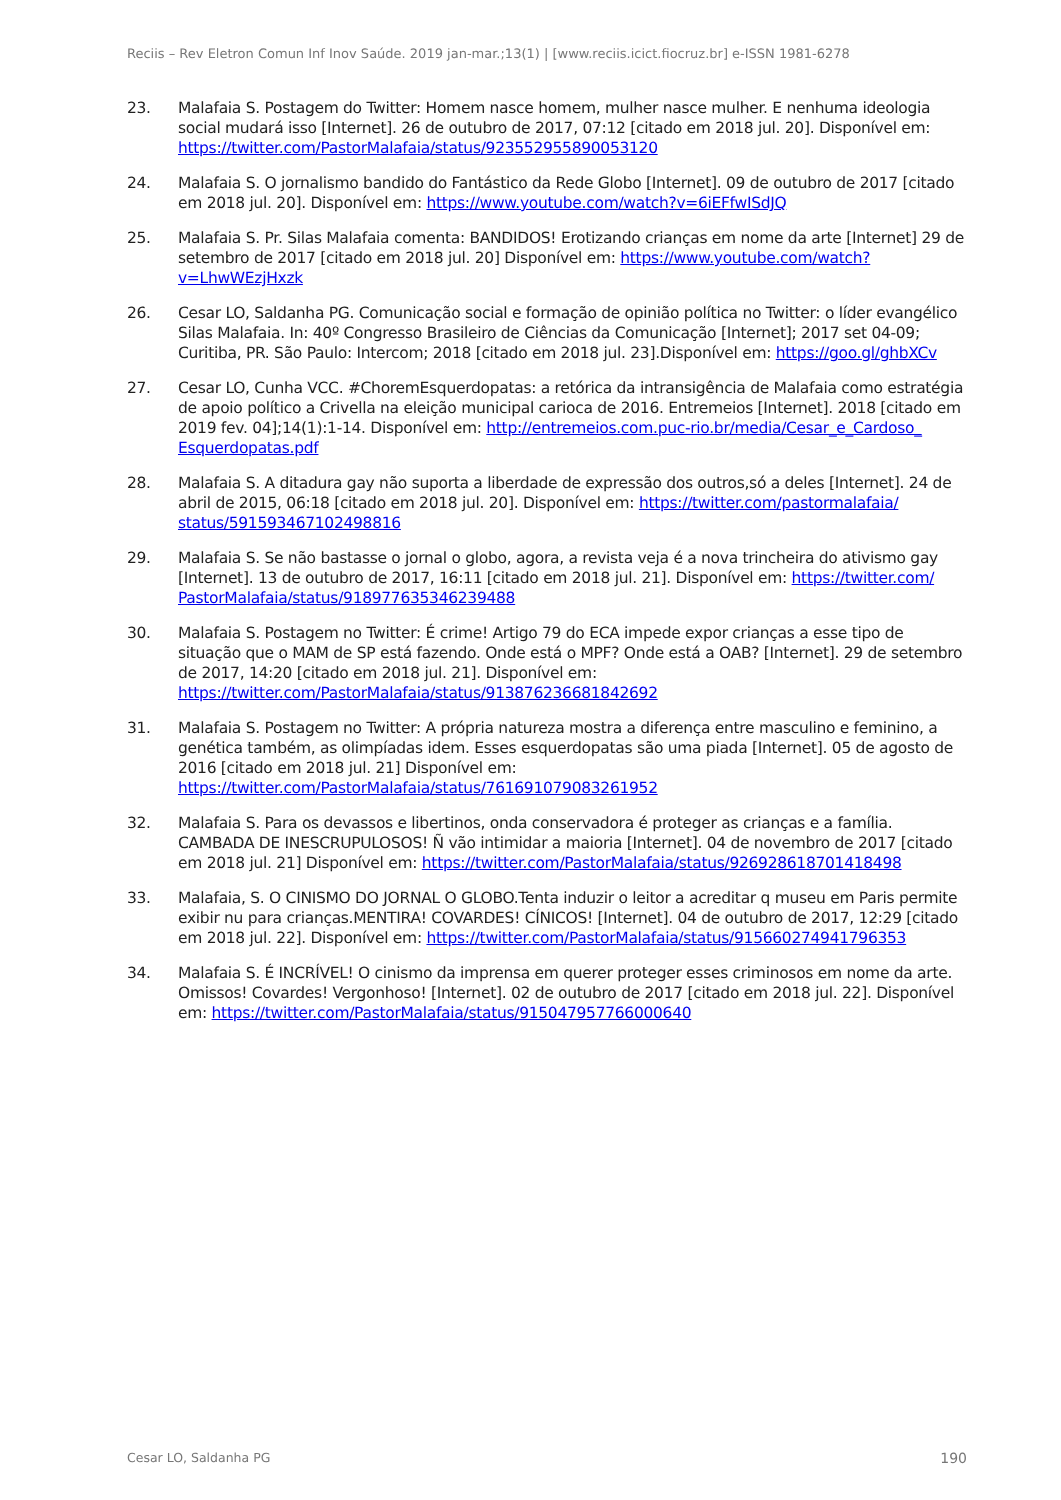Reciis – Rev Eletron Comun Inf Inov Saúde. 2019 jan-mar.;13(1) | [www.reciis.icict.fiocruz.br] e-ISSN 1981-6278
23. Malafaia S. Postagem do Twitter: Homem nasce homem, mulher nasce mulher. E nenhuma ideologia social mudará isso [Internet]. 26 de outubro de 2017, 07:12 [citado em 2018 jul. 20]. Disponível em: https://twitter.com/PastorMalafaia/status/923552955890053120
24. Malafaia S. O jornalismo bandido do Fantástico da Rede Globo [Internet]. 09 de outubro de 2017 [citado em 2018 jul. 20]. Disponível em: https://www.youtube.com/watch?v=6iEFfwISdJQ
25. Malafaia S. Pr. Silas Malafaia comenta: BANDIDOS! Erotizando crianças em nome da arte [Internet] 29 de setembro de 2017 [citado em 2018 jul. 20] Disponível em: https://www.youtube.com/watch?v=LhwWEzjHxzk
26. Cesar LO, Saldanha PG. Comunicação social e formação de opinião política no Twitter: o líder evangélico Silas Malafaia. In: 40º Congresso Brasileiro de Ciências da Comunicação [Internet]; 2017 set 04-09; Curitiba, PR. São Paulo: Intercom; 2018 [citado em 2018 jul. 23].Disponível em: https://goo.gl/ghbXCv
27. Cesar LO, Cunha VCC. #ChoremEsquerdopatas: a retórica da intransigência de Malafaia como estratégia de apoio político a Crivella na eleição municipal carioca de 2016. Entremeios [Internet]. 2018 [citado em 2019 fev. 04];14(1):1-14. Disponível em: http://entremeios.com.puc-rio.br/media/Cesar_e_Cardoso_ Esquerdopatas.pdf
28. Malafaia S. A ditadura gay não suporta a liberdade de expressão dos outros,só a deles [Internet]. 24 de abril de 2015, 06:18 [citado em 2018 jul. 20]. Disponível em: https://twitter.com/pastormalafaia/ status/591593467102498816
29. Malafaia S. Se não bastasse o jornal o globo, agora, a revista veja é a nova trincheira do ativismo gay [Internet]. 13 de outubro de 2017, 16:11 [citado em 2018 jul. 21]. Disponível em: https://twitter.com/ PastorMalafaia/status/918977635346239488
30. Malafaia S. Postagem no Twitter: É crime! Artigo 79 do ECA impede expor crianças a esse tipo de situação que o MAM de SP está fazendo. Onde está o MPF? Onde está a OAB? [Internet]. 29 de setembro de 2017, 14:20 [citado em 2018 jul. 21]. Disponível em: https://twitter.com/PastorMalafaia/status/913876236681842692
31. Malafaia S. Postagem no Twitter: A própria natureza mostra a diferença entre masculino e feminino, a genética também, as olimpíadas idem. Esses esquerdopatas são uma piada [Internet]. 05 de agosto de 2016 [citado em 2018 jul. 21] Disponível em: https://twitter.com/PastorMalafaia/status/761691079083261952
32. Malafaia S. Para os devassos e libertinos, onda conservadora é proteger as crianças e a família. CAMBADA DE INESCRUPULOSOS! Ñ vão intimidar a maioria [Internet]. 04 de novembro de 2017 [citado em 2018 jul. 21] Disponível em: https://twitter.com/PastorMalafaia/status/926928618701418498
33. Malafaia, S. O CINISMO DO JORNAL O GLOBO.Tenta induzir o leitor a acreditar q museu em Paris permite exibir nu para crianças.MENTIRA! COVARDES! CÍNICOS! [Internet]. 04 de outubro de 2017, 12:29 [citado em 2018 jul. 22]. Disponível em: https://twitter.com/PastorMalafaia/status/915660274941796353
34. Malafaia S. É INCRÍVEL! O cinismo da imprensa em querer proteger esses criminosos em nome da arte. Omissos! Covardes! Vergonhoso! [Internet]. 02 de outubro de 2017 [citado em 2018 jul. 22]. Disponível em: https://twitter.com/PastorMalafaia/status/915047957766000640
Cesar LO, Saldanha PG 190